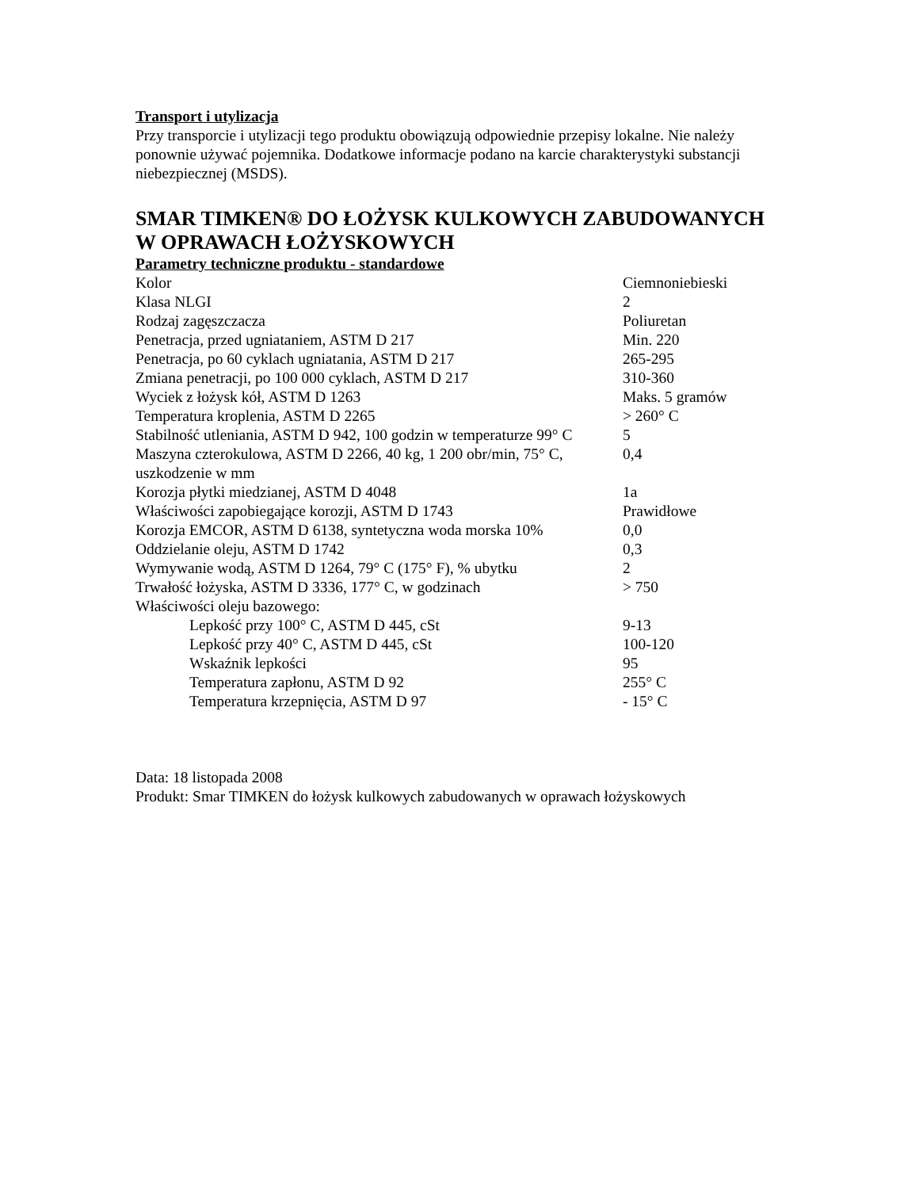Transport i utylizacja
Przy transporcie i utylizacji tego produktu obowiązują odpowiednie przepisy lokalne. Nie należy ponownie używać pojemnika. Dodatkowe informacje podano na karcie charakterystyki substancji niebezpiecznej (MSDS).
SMAR TIMKEN® DO ŁOŻYSK KULKOWYCH ZABUDOWANYCH W OPRAWACH ŁOŻYSKOWYCH
Parametry techniczne produktu - standardowe
| Kolor | Ciemnoniebieski |
| Klasa NLGI | 2 |
| Rodzaj zagęszczacza | Poliuretan |
| Penetracja, przed ugniataniem, ASTM D 217 | Min. 220 |
| Penetracja, po 60 cyklach ugniatania, ASTM D 217 | 265-295 |
| Zmiana penetracji, po 100 000 cyklach, ASTM D 217 | 310-360 |
| Wyciek z łożysk kół, ASTM D 1263 | Maks. 5 gramów |
| Temperatura kroplenia, ASTM D 2265 | > 260° C |
| Stabilność utleniania, ASTM D 942, 100 godzin w temperaturze 99° C | 5 |
| Maszyna czterokulowa, ASTM D 2266, 40 kg, 1 200 obr/min, 75° C, uszkodzenie w mm | 0,4 |
| Korozja płytki miedzianej, ASTM D 4048 | 1a |
| Właściwości zapobiegające korozji, ASTM D 1743 | Prawidłowe |
| Korozja EMCOR, ASTM D 6138, syntetyczna woda morska 10% | 0,0 |
| Oddzielanie oleju, ASTM D 1742 | 0,3 |
| Wymywanie wodą, ASTM D 1264, 79° C (175° F), % ubytku | 2 |
| Trwałość łożyska, ASTM D 3336, 177° C, w godzinach | > 750 |
| Właściwości oleju bazowego: | |
| Lepkość przy 100° C, ASTM D 445, cSt | 9-13 |
| Lepkość przy 40° C, ASTM D 445, cSt | 100-120 |
| Wskaźnik lepkości | 95 |
| Temperatura zapłonu, ASTM D 92 | 255° C |
| Temperatura krzepnięcia, ASTM D 97 | - 15° C |
Data: 18 listopada 2008
Produkt: Smar TIMKEN do łożysk kulkowych zabudowanych w oprawach łożyskowych